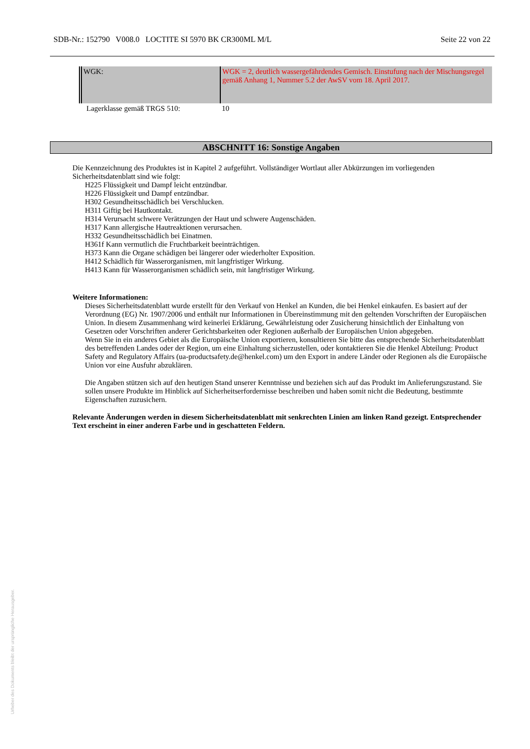SDB-Nr.: 152790 V008.0 LOCTITE SI 5970 BK CR300ML M/L Seite 22 von 22
| WGK: | WGK = 2, deutlich wassergefährdendes Gemisch. Einstufung nach der Mischungsregel gemäß Anhang 1, Nummer 5.2 der AwSV vom 18. April 2017. |
| Lagerklasse gemäß TRGS 510: | 10 |
ABSCHNITT 16: Sonstige Angaben
Die Kennzeichnung des Produktes ist in Kapitel 2 aufgeführt. Vollständiger Wortlaut aller Abkürzungen im vorliegenden Sicherheitsdatenblatt sind wie folgt:
H225 Flüssigkeit und Dampf leicht entzündbar.
H226 Flüssigkeit und Dampf entzündbar.
H302 Gesundheitsschädlich bei Verschlucken.
H311 Giftig bei Hautkontakt.
H314 Verursacht schwere Verätzungen der Haut und schwere Augenschäden.
H317 Kann allergische Hautreaktionen verursachen.
H332 Gesundheitsschädlich bei Einatmen.
H361f Kann vermutlich die Fruchtbarkeit beeinträchtigen.
H373 Kann die Organe schädigen bei längerer oder wiederholter Exposition.
H412 Schädlich für Wasserorganismen, mit langfristiger Wirkung.
H413 Kann für Wasserorganismen schädlich sein, mit langfristiger Wirkung.
Weitere Informationen:
Dieses Sicherheitsdatenblatt wurde erstellt für den Verkauf von Henkel an Kunden, die bei Henkel einkaufen. Es basiert auf der Verordnung (EG) Nr. 1907/2006 und enthält nur Informationen in Übereinstimmung mit den geltenden Vorschriften der Europäischen Union. In diesem Zusammenhang wird keinerlei Erklärung, Gewährleistung oder Zusicherung hinsichtlich der Einhaltung von Gesetzen oder Vorschriften anderer Gerichtsbarkeiten oder Regionen außerhalb der Europäischen Union abgegeben.
Wenn Sie in ein anderes Gebiet als die Europäische Union exportieren, konsultieren Sie bitte das entsprechende Sicherheitsdatenblatt des betreffenden Landes oder der Region, um eine Einhaltung sicherzustellen, oder kontaktieren Sie die Henkel Abteilung: Product Safety and Regulatory Affairs (ua-productsafety.de@henkel.com) um den Export in andere Länder oder Regionen als die Europäische Union vor eine Ausfuhr abzuklären.
Die Angaben stützen sich auf den heutigen Stand unserer Kenntnisse und beziehen sich auf das Produkt im Anlieferungszustand. Sie sollen unsere Produkte im Hinblick auf Sicherheitserfordernisse beschreiben und haben somit nicht die Bedeutung, bestimmte Eigenschaften zuzusichern.
Relevante Änderungen werden in diesem Sicherheitsdatenblatt mit senkrechten Linien am linken Rand gezeigt. Entsprechender Text erscheint in einer anderen Farbe und in geschatteten Feldern.
Urheber des Dokuments bleibt der ursprüngliche Herausgeber.